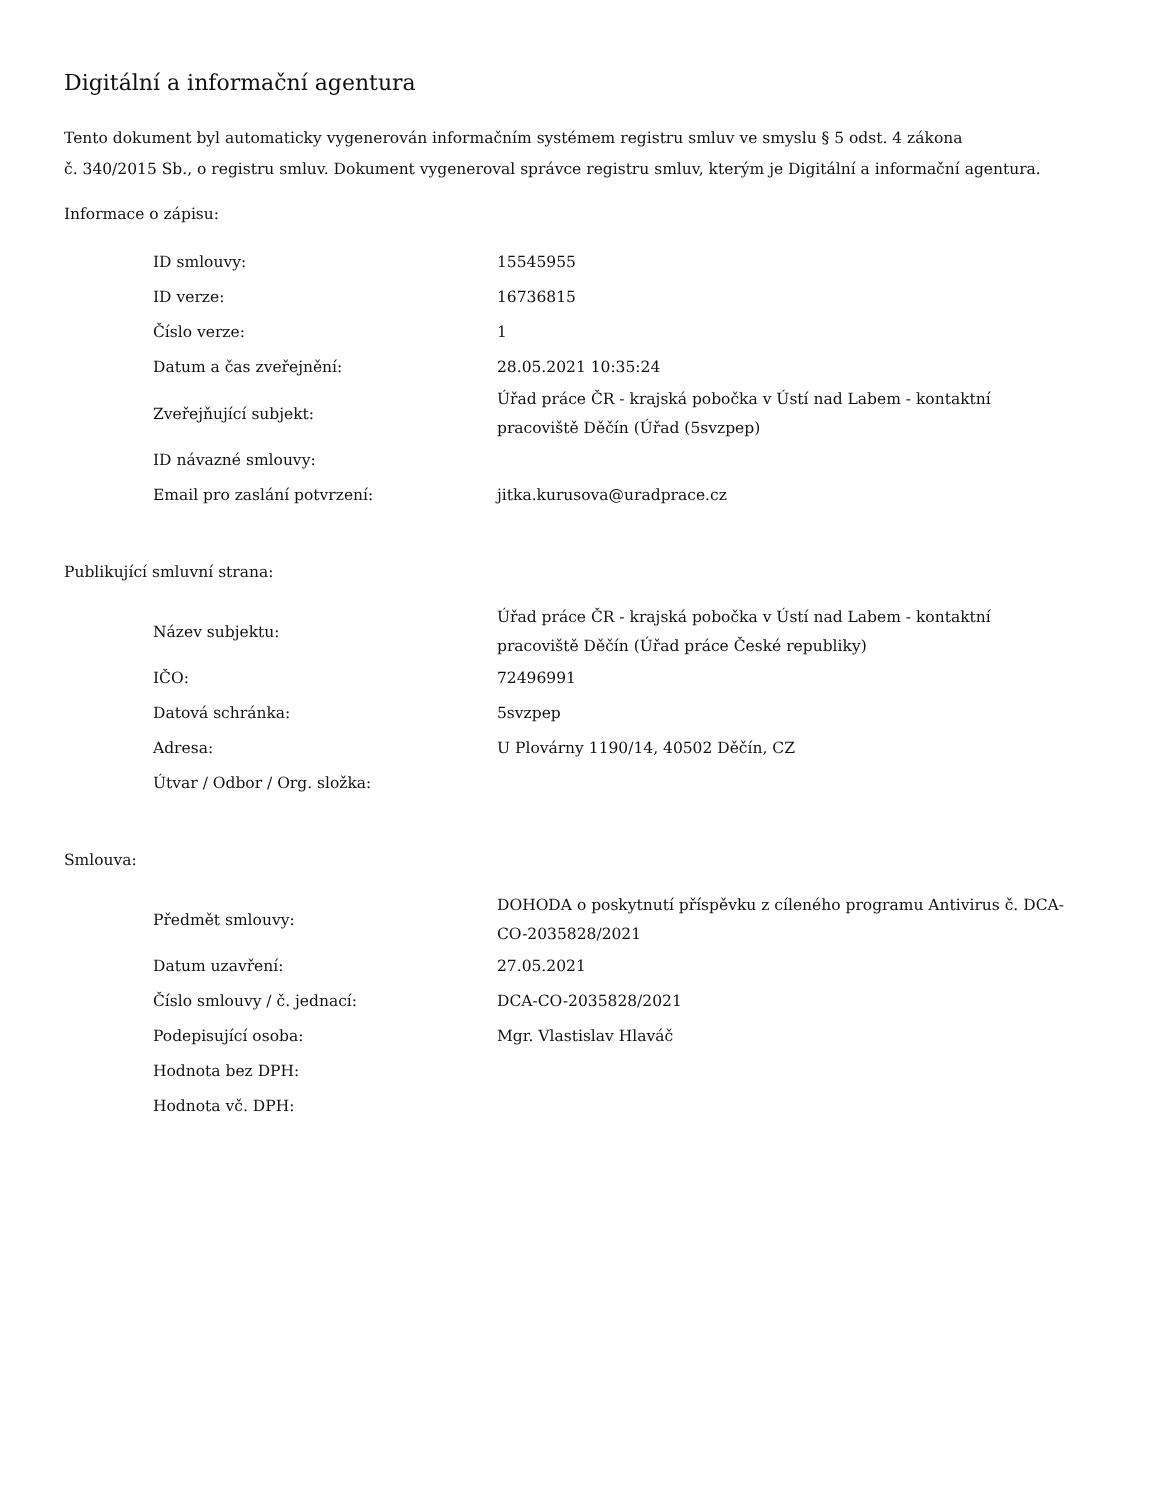Digitální a informační agentura
Tento dokument byl automaticky vygenerován informačním systémem registru smluv ve smyslu § 5 odst. 4 zákona
č. 340/2015 Sb., o registru smluv. Dokument vygeneroval správce registru smluv, kterým je Digitální a informační agentura.
Informace o zápisu:
| ID smlouvy: | 15545955 |
| ID verze: | 16736815 |
| Číslo verze: | 1 |
| Datum a čas zveřejnění: | 28.05.2021 10:35:24 |
| Zveřejňující subjekt: | Úřad práce ČR - krajská pobočka v Ústí nad Labem - kontaktní pracoviště Děčín (Úřad (5svzpep) |
| ID návazné smlouvy: | |
| Email pro zaslání potvrzení: | jitka.kurusova@uradprace.cz |
Publikující smluvní strana:
| Název subjektu: | Úřad práce ČR - krajská pobočka v Ústí nad Labem - kontaktní pracoviště Děčín (Úřad práce České republiky) |
| IČO: | 72496991 |
| Datová schránka: | 5svzpep |
| Adresa: | U Plovárny 1190/14, 40502 Děčín, CZ |
| Útvar / Odbor / Org. složka: | |
Smlouva:
| Předmět smlouvy: | DOHODA o poskytnutí příspěvku z cíleného programu Antivirus č. DCA-CO-2035828/2021 |
| Datum uzavření: | 27.05.2021 |
| Číslo smlouvy / č. jednací: | DCA-CO-2035828/2021 |
| Podepisující osoba: | Mgr. Vlastislav Hlaváč |
| Hodnota bez DPH: | |
| Hodnota vč. DPH: | |